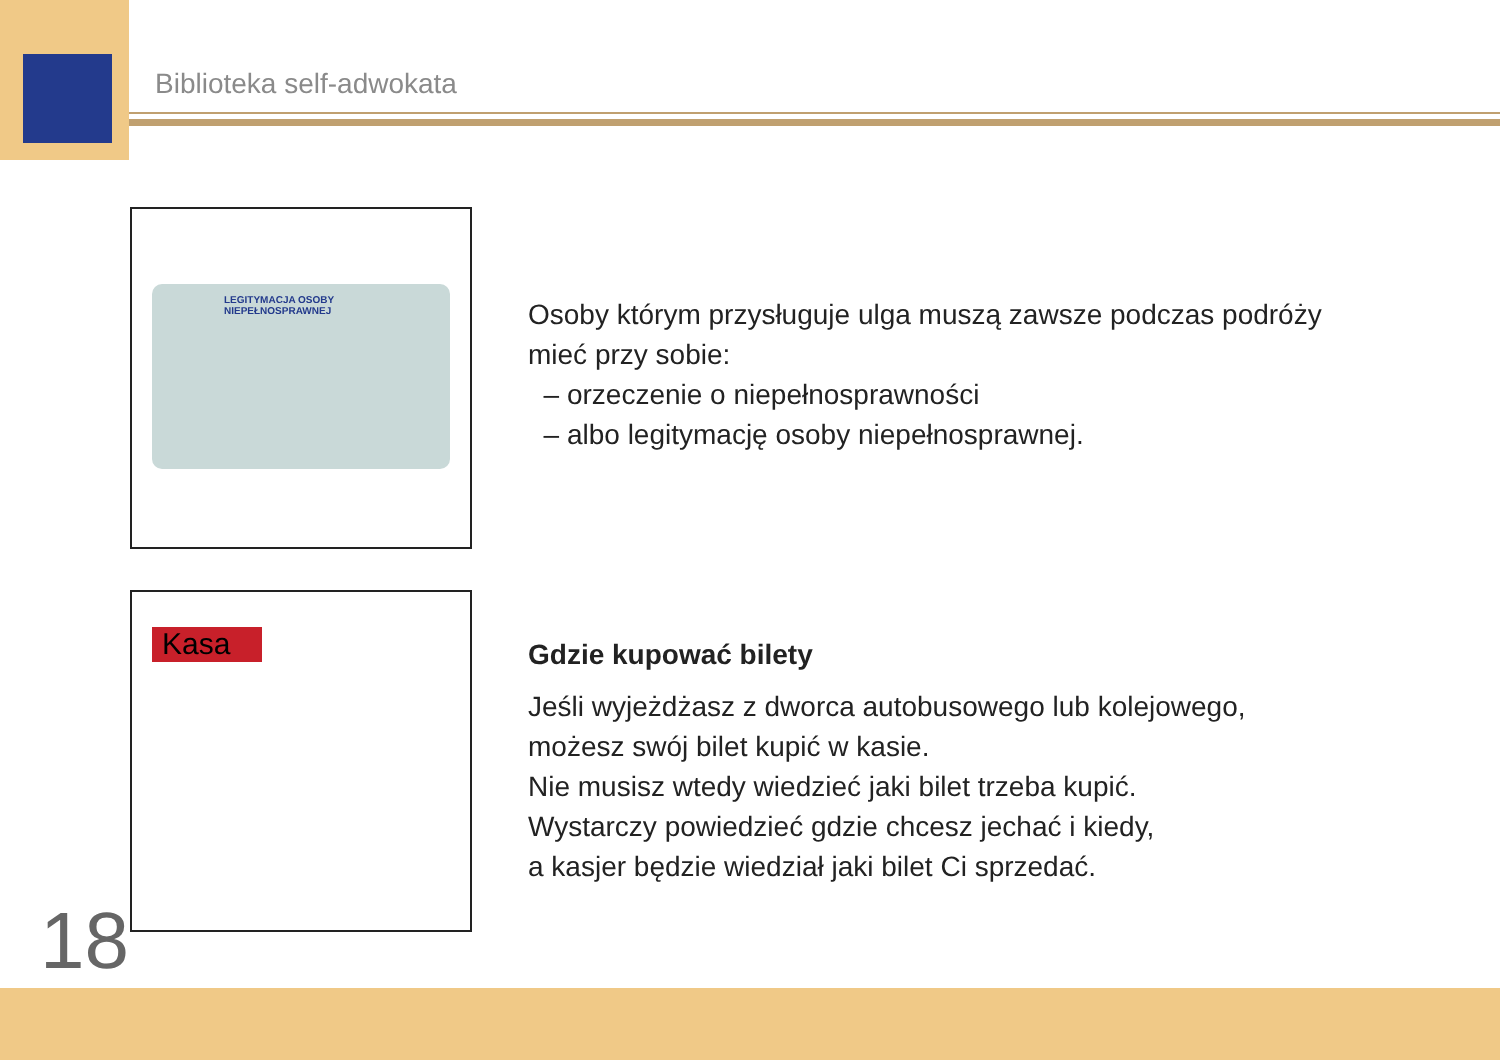Biblioteka self-adwokata
LEGITYMACJA OSOBY
NIEPEŁNOSPRAWNEJ
Osoby którym przysługuje ulga muszą zawsze podczas podróży
mieć przy sobie:
– orzeczenie o niepełnosprawności
– albo legitymację osoby niepełnosprawnej.
Kasa
Gdzie kupować bilety
Jeśli wyjeżdżasz z dworca autobusowego lub kolejowego,
możesz swój bilet kupić w kasie.
Nie musisz wtedy wiedzieć jaki bilet trzeba kupić.
Wystarczy powiedzieć gdzie chcesz jechać i kiedy,
a kasjer będzie wiedział jaki bilet Ci sprzedać.
18